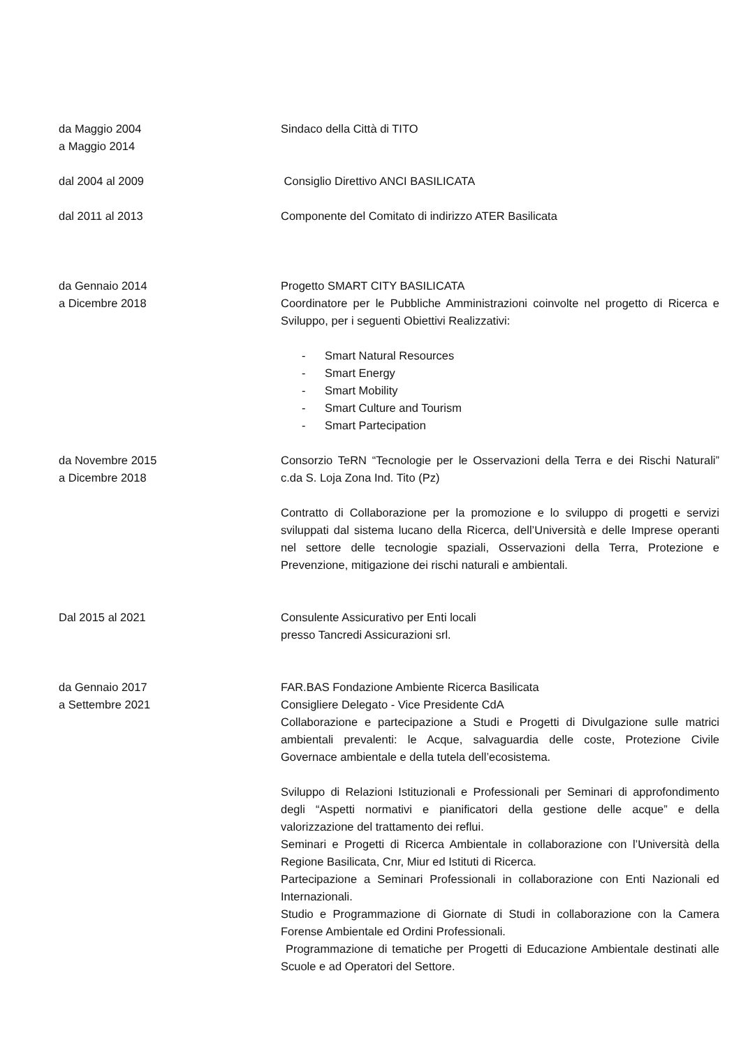da Maggio 2004
a Maggio 2014
Sindaco della Città di TITO
dal 2004 al 2009 Consiglio Direttivo ANCI BASILICATA
dal 2011 al 2013 Componente del Comitato di indirizzo ATER Basilicata
da Gennaio 2014
a Dicembre 2018
Progetto SMART CITY BASILICATA
Coordinatore per le Pubbliche Amministrazioni coinvolte nel progetto di Ricerca e Sviluppo, per i seguenti Obiettivi Realizzativi:
- Smart Natural Resources
- Smart Energy
- Smart Mobility
- Smart Culture and Tourism
- Smart Partecipation
da Novembre 2015
a Dicembre 2018
Consorzio TeRN “Tecnologie per le Osservazioni della Terra e dei Rischi Naturali” c.da S. Loja Zona Ind. Tito (Pz)
Contratto di Collaborazione per la promozione e lo sviluppo di progetti e servizi sviluppati dal sistema lucano della Ricerca, dell’Università e delle Imprese operanti nel settore delle tecnologie spaziali, Osservazioni della Terra, Protezione e Prevenzione, mitigazione dei rischi naturali e ambientali.
Dal 2015 al 2021 Consulente Assicurativo per Enti locali
presso Tancredi Assicurazioni srl.
da Gennaio 2017
a Settembre 2021
FAR.BAS Fondazione Ambiente Ricerca Basilicata
Consigliere Delegato - Vice Presidente CdA
Collaborazione e partecipazione a Studi e Progetti di Divulgazione sulle matrici ambientali prevalenti: le Acque, salvaguardia delle coste, Protezione Civile Governace ambientale e della tutela dell’ecosistema.
Sviluppo di Relazioni Istituzionali e Professionali per Seminari di approfondimento degli “Aspetti normativi e pianificatori della gestione delle acque” e della valorizzazione del trattamento dei reflui.
Seminari e Progetti di Ricerca Ambientale in collaborazione con l’Università della Regione Basilicata, Cnr, Miur ed Istituti di Ricerca.
Partecipazione a Seminari Professionali in collaborazione con Enti Nazionali ed Internazionali.
Studio e Programmazione di Giornate di Studi in collaborazione con la Camera Forense Ambientale ed Ordini Professionali.
Programmazione di tematiche per Progetti di Educazione Ambientale destinati alle Scuole e ad Operatori del Settore.